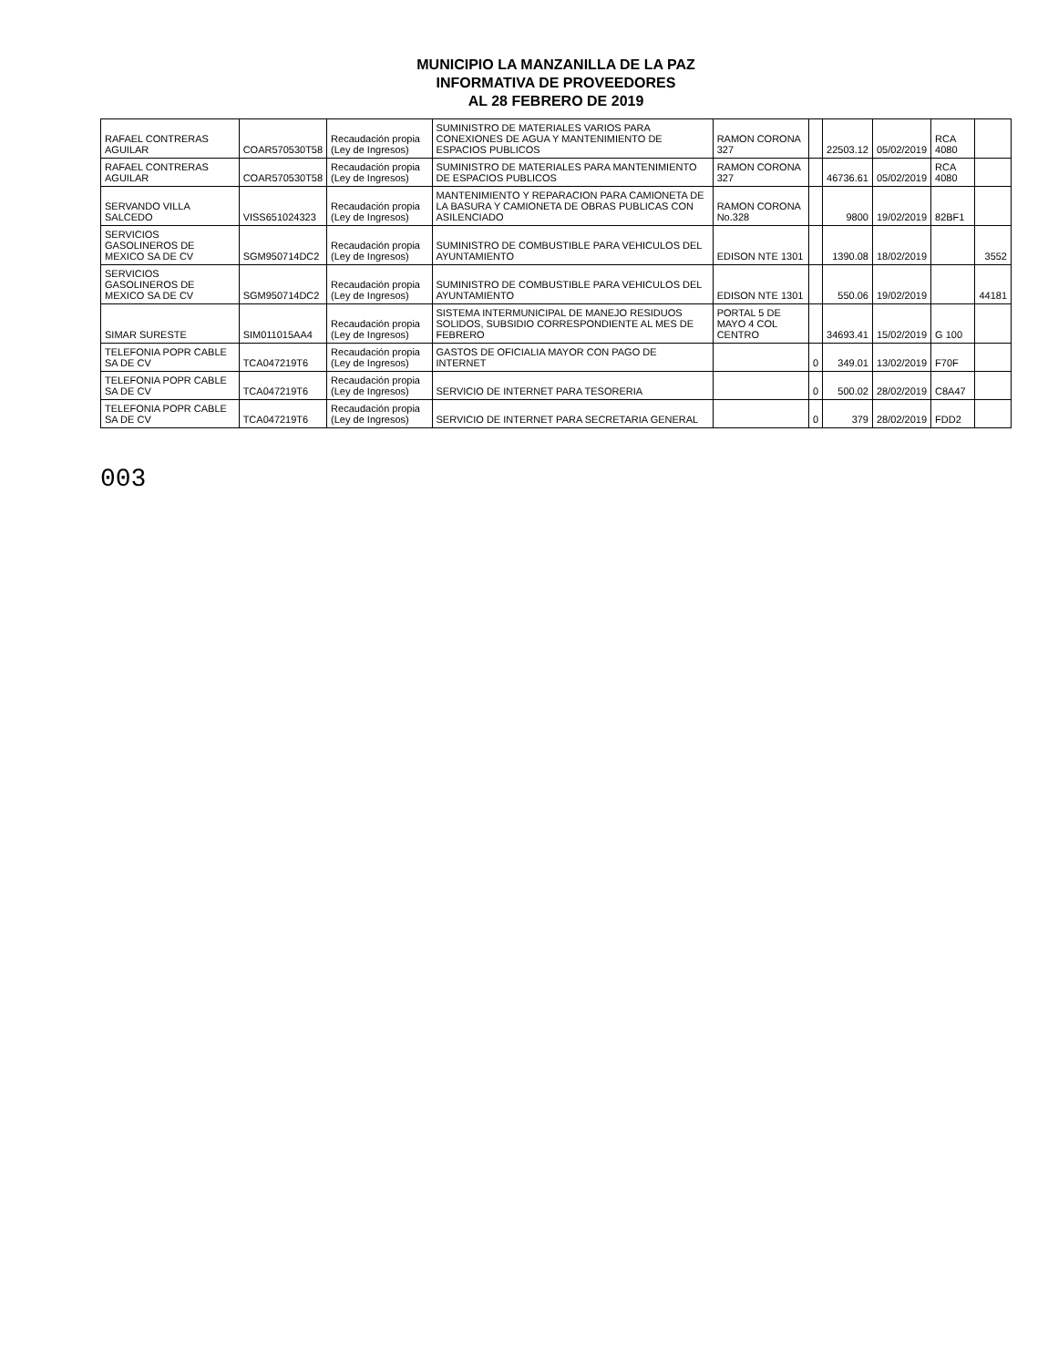MUNICIPIO LA MANZANILLA DE LA PAZ
INFORMATIVA DE PROVEEDORES
AL 28 FEBRERO DE 2019
| RAFAEL CONTRERAS AGUILAR | COAR570530T58 | Recaudación propia (Ley de Ingresos) | SUMINISTRO DE MATERIALES VARIOS PARA CONEXIONES DE AGUA Y MANTENIMIENTO DE ESPACIOS PUBLICOS | RAMON CORONA 327 | | 22503.12 | 05/02/2019 | RCA 4080 | |
| RAFAEL CONTRERAS AGUILAR | COAR570530T58 | Recaudación propia (Ley de Ingresos) | SUMINISTRO DE MATERIALES PARA MANTENIMIENTO DE ESPACIOS PUBLICOS | RAMON CORONA 327 | | 46736.61 | 05/02/2019 | RCA 4080 | |
| SERVANDO VILLA SALCEDO | VISS651024323 | Recaudación propia (Ley de Ingresos) | MANTENIMIENTO Y REPARACION PARA CAMIONETA DE LA BASURA Y CAMIONETA DE OBRAS PUBLICAS CON ASILENCIADO | RAMON CORONA No.328 | | 9800 | 19/02/2019 | 82BF1 | |
| SERVICIOS GASOLINEROS DE MEXICO SA DE CV | SGM950714DC2 | Recaudación propia (Ley de Ingresos) | SUMINISTRO DE COMBUSTIBLE PARA VEHICULOS DEL AYUNTAMIENTO | EDISON NTE 1301 | | 1390.08 | 18/02/2019 | | 3552 |
| SERVICIOS GASOLINEROS DE MEXICO SA DE CV | SGM950714DC2 | Recaudación propia (Ley de Ingresos) | SUMINISTRO DE COMBUSTIBLE PARA VEHICULOS DEL AYUNTAMIENTO | EDISON NTE 1301 | | 550.06 | 19/02/2019 | | 44181 |
| SIMAR SURESTE | SIM011015AA4 | Recaudación propia (Ley de Ingresos) | SISTEMA INTERMUNICIPAL DE MANEJO RESIDUOS SOLIDOS, SUBSIDIO CORRESPONDIENTE AL MES DE FEBRERO | PORTAL 5 DE MAYO 4 COL CENTRO | | 34693.41 | 15/02/2019 | G 100 | |
| TELEFONIA POPR CABLE SA DE CV | TCA047219T6 | Recaudación propia (Ley de Ingresos) | GASTOS DE OFICIALIA MAYOR CON PAGO DE INTERNET | | 0 | 349.01 | 13/02/2019 | F70F | |
| TELEFONIA POPR CABLE SA DE CV | TCA047219T6 | Recaudación propia (Ley de Ingresos) | SERVICIO DE INTERNET PARA TESORERIA | | 0 | 500.02 | 28/02/2019 | C8A47 | |
| TELEFONIA POPR CABLE SA DE CV | TCA047219T6 | Recaudación propia (Ley de Ingresos) | SERVICIO DE INTERNET PARA SECRETARIA GENERAL | | 0 | 379 | 28/02/2019 | FDD2 | |
003